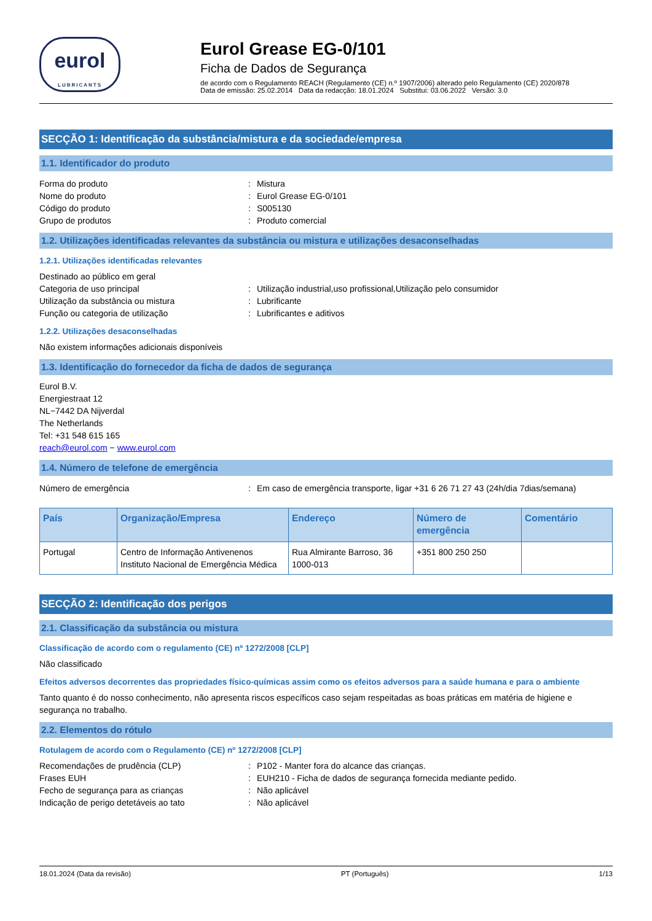eurol
LUBRICANTS
Eurol Grease EG-0/101
Ficha de Dados de Segurança
de acordo com o Regulamento REACH (Regulamento (CE) n.º 1907/2006) alterado pelo Regulamento (CE) 2020/878
Data de emissão: 25.02.2014 Data da redacção: 18.01.2024 Substitui: 03.06.2022 Versão: 3.0
SECÇÃO 1: Identificação da substância/mistura e da sociedade/empresa
1.1. Identificador do produto
Forma do produto: Mistura
Nome do produto: Eurol Grease EG-0/101
Código do produto: S005130
Grupo de produtos: Produto comercial
1.2. Utilizações identificadas relevantes da substância ou mistura e utilizações desaconselhadas
1.2.1. Utilizações identificadas relevantes
Destinado ao público em geral
Categoria de uso principal: Utilização industrial,uso profissional,Utilização pelo consumidor
Utilização da substância ou mistura: Lubrificante
Função ou categoria de utilização: Lubrificantes e aditivos
1.2.2. Utilizações desaconselhadas
Não existem informações adicionais disponíveis
1.3. Identificação do fornecedor da ficha de dados de segurança
Eurol B.V.
Energiestraat 12
NL−7442 DA Nijverdal
The Netherlands
Tel: +31 548 615 165
reach@eurol.com − www.eurol.com
1.4. Número de telefone de emergência
Número de emergência: Em caso de emergência transporte, ligar +31 6 26 71 27 43 (24h/dia 7dias/semana)
| País | Organização/Empresa | Endereço | Número de emergência | Comentário |
| --- | --- | --- | --- | --- |
| Portugal | Centro de Informação Antivenenos Instituto Nacional de Emergência Médica | Rua Almirante Barroso, 36 1000-013 | +351 800 250 250 | |
SECÇÃO 2: Identificação dos perigos
2.1. Classificação da substância ou mistura
Classificação de acordo com o regulamento (CE) nº 1272/2008 [CLP]
Não classificado
Efeitos adversos decorrentes das propriedades físico-químicas assim como os efeitos adversos para a saúde humana e para o ambiente
Tanto quanto é do nosso conhecimento, não apresenta riscos específicos caso sejam respeitadas as boas práticas em matéria de higiene e segurança no trabalho.
2.2. Elementos do rótulo
Rotulagem de acordo com o Regulamento (CE) nº 1272/2008 [CLP]
Recomendações de prudência (CLP): P102 - Manter fora do alcance das crianças.
Frases EUH: EUH210 - Ficha de dados de segurança fornecida mediante pedido.
Fecho de segurança para as crianças: Não aplicável
Indicação de perigo detetáveis ao tato: Não aplicável
18.01.2024 (Data da revisão) PT (Português) 1/13